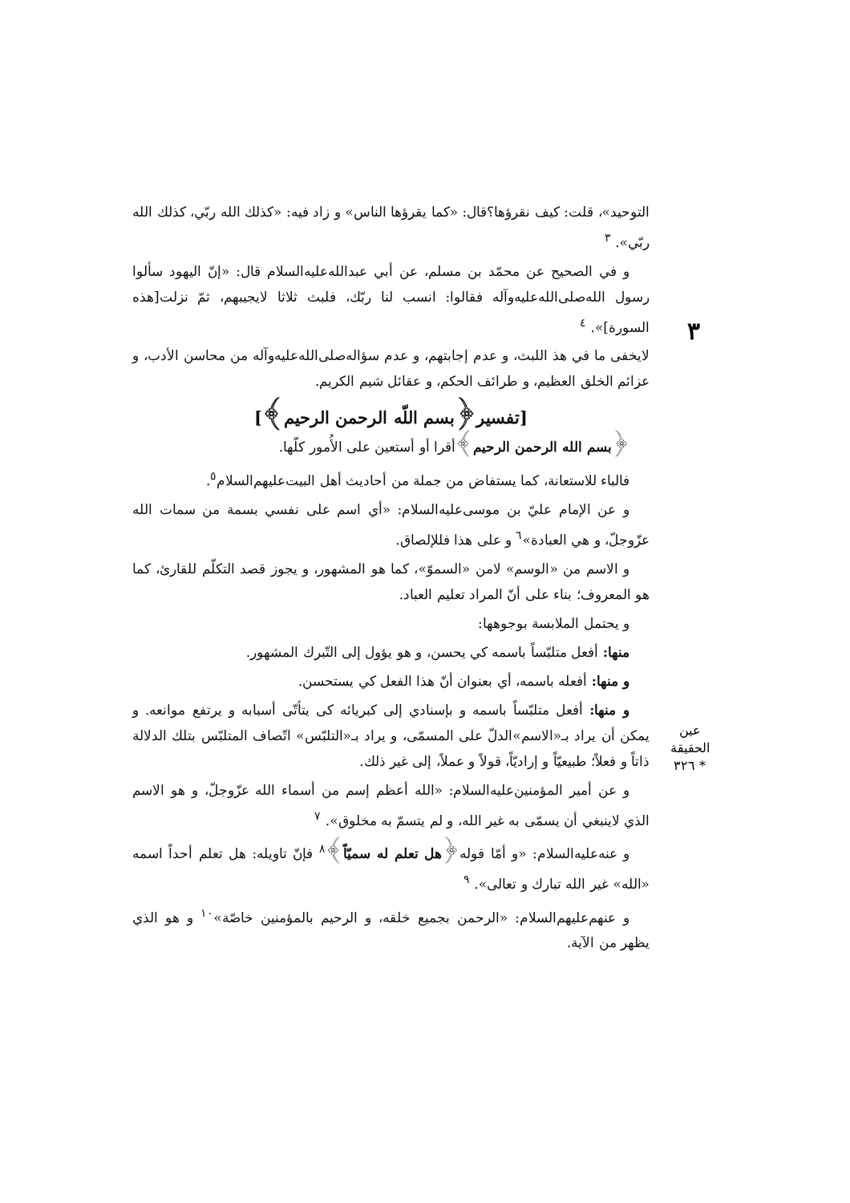٣
التوحيد»، قلت: كيف نقرؤها؟قال: «كما يقرؤها الناس» و زاد فيه: «كذلك الله ربّي، كذلك الله ربّي». <sup>٣</sup>
و في الصحيح عن محمّد بن مسلم، عن أبي عبدالله‌عليه‌السلام قال: «إنّ اليهود سألوا رسول الله‌صلى‌الله‌عليه‌وآله فقالوا: انسب لنا ربّك، فلبث ثلاثا لايجيبهم، ثمّ نزلت[هذه السورة]». <sup>٤</sup>
لايخفى ما في هذ اللبث، و عدم إجابتهم، و عدم سؤاله‌صلى‌الله‌عليه‌وآله من محاسن الأدب، و عزائم الخلق العظيم، و طرائف الحكم، و عقائل شيم الكريم.
[تفسير﴿بسم اللّه الرحمن الرحيم﴾]
﴿بسم الله الرحمن الرحيم﴾أقرا أو أستعين على الأُمور كلّها.
فالباء للاستعانة، كما يستفاض من جملة من أحاديث أهل البيت‌عليهم‌السلام<sup>٥</sup>.
و عن الإمام عليّ بن موسى‌عليه‌السلام: «أي اسم على نفسي بسمة من سمات الله عزّوجلّ، و هي العبادة»<sup>٦</sup> و على هذا فللإلصاق.
و الاسم من «الوسم» لامن «السموّ»، كما هو المشهور، و يجوز قصد التكلّم للقارئ، كما هو المعروف؛ بناء على أنّ المراد تعليم العباد.
و يحتمل الملابسة بوجوهها:
منها: أفعل متلبّساً باسمه كي يحسن، و هو يؤول إلى التّبرك المشهور.
و منها: أفعله باسمه، أي بعنوان أنّ هذا الفعل كي يستحسن.
و منها: أفعل متلبّساً باسمه و بإسنادي إلى كبريائه كى يتأتّى أسبابه و يرتفع موانعه. و يمكن أن يراد بـ«الاسم»الدلّ على المسمّى، و يراد بـ«التلبّس» اتّصاف المتلبّس بتلك الدلالة ذاتاً و فعلاً؛ طبيعيّاً و إراديّاً، قولاً و عملاً، إلى غير ذلك.
و عن أمير المؤمنين‌عليه‌السلام: «الله أعظم إسم من أسماء الله عزّوجلّ، و هو الاسم الذي لاينبغي أن يسمّى به غير الله، و لم يتسمّ به مخلوق». <sup>٧</sup>
و عنه‌عليه‌السلام: «و أمّا قوله﴿هل تعلم له سميّاً﴾<sup>٨</sup> فإنّ تاويله: هل تعلم أحداً اسمه «الله» غير الله تبارك و تعالى». <sup>٩</sup>
و عنهم‌عليهم‌السلام: «الرحمن بجميع خلقه، و الرحيم بالمؤمنين خاصّة»<sup>١٠</sup> و هو الذي يظهر من الآية.
عين الحقيقة * ٣٢٦